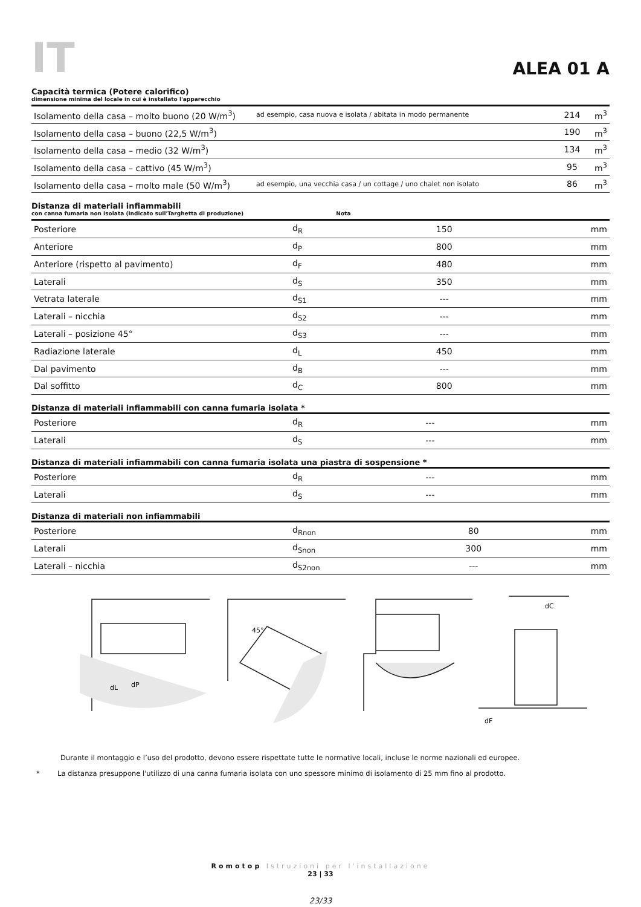IT
ALEA 01 A
Capacità termica (Potere calorifico)
dimensione minima del locale in cui è installato l'apparecchio
| Isolamento della casa – molto buono (20 W/m<sup>3</sup>) | ad esempio, casa nuova e isolata / abitata in modo permanente | 214 | m<sup>3</sup> |
| Isolamento della casa – buono (22,5 W/m<sup>3</sup>) | | 190 | m<sup>3</sup> |
| Isolamento della casa – medio (32 W/m<sup>3</sup>) | | 134 | m<sup>3</sup> |
| Isolamento della casa – cattivo (45 W/m<sup>3</sup>) | | 95 | m<sup>3</sup> |
| Isolamento della casa – molto male (50 W/m<sup>3</sup>) | ad esempio, una vecchia casa / un cottage / uno chalet non isolato | 86 | m<sup>3</sup> |
Distanza di materiali infiammabili
con canna fumaria non isolata (indicato sull'Targhetta di produzione) Nota
| Posteriore | d<sub>R</sub> | 150 | mm |
| Anteriore | d<sub>P</sub> | 800 | mm |
| Anteriore (rispetto al pavimento) | d<sub>F</sub> | 480 | mm |
| Laterali | d<sub>S</sub> | 350 | mm |
| Vetrata laterale | d<sub>S1</sub> | --- | mm |
| Laterali – nicchia | d<sub>S2</sub> | --- | mm |
| Laterali – posizione 45° | d<sub>S3</sub> | --- | mm |
| Radiazione laterale | d<sub>L</sub> | 450 | mm |
| Dal pavimento | d<sub>B</sub> | --- | mm |
| Dal soffitto | d<sub>C</sub> | 800 | mm |
Distanza di materiali infiammabili con canna fumaria isolata *
| Posteriore | d<sub>R</sub> | --- | mm |
| Laterali | d<sub>S</sub> | --- | mm |
Distanza di materiali infiammabili con canna fumaria isolata una piastra di sospensione *
| Posteriore | d<sub>R</sub> | --- | mm |
| Laterali | d<sub>S</sub> | --- | mm |
Distanza di materiali non infiammabili
| Posteriore | d<sub>Rnon</sub> | 80 | mm |
| Laterali | d<sub>Snon</sub> | 300 | mm |
| Laterali – nicchia | d<sub>S2non</sub> | --- | mm |
dL
dP
45°
dC
dF
Durante il montaggio e l’uso del prodotto, devono essere rispettate tutte le normative locali, incluse le norme nazionali ed europee.
* La distanza presuppone l'utilizzo di una canna fumaria isolata con uno spessore minimo di isolamento di 25 mm fino al prodotto.
Romotop Istruzioni per l'installazione
23 | 33
23/33